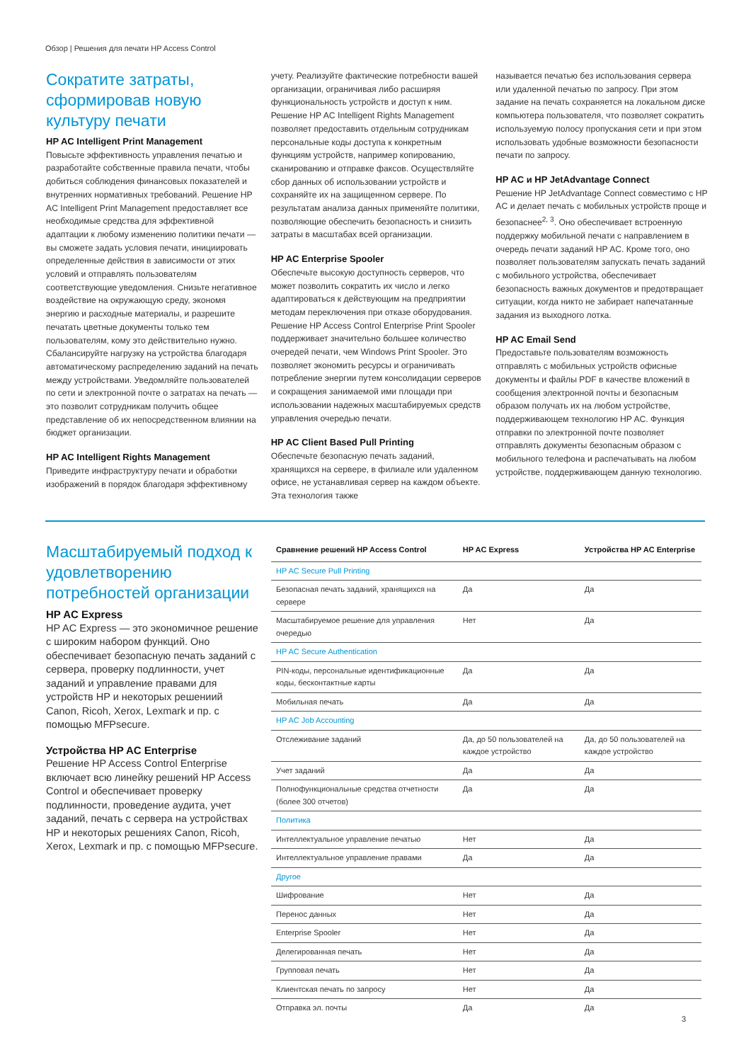Обзор | Решения для печати HP Access Control
Сократите затраты, сформировав новую культуру печати
HP AC Intelligent Print Management
Повысьте эффективность управления печатью и разработайте собственные правила печати, чтобы добиться соблюдения финансовых показателей и внутренних нормативных требований. Решение HP AC Intelligent Print Management предоставляет все необходимые средства для эффективной адаптации к любому изменению политики печати — вы сможете задать условия печати, инициировать определенные действия в зависимости от этих условий и отправлять пользователям соответствующие уведомления. Снизьте негативное воздействие на окружающую среду, экономя энергию и расходные материалы, и разрешите печатать цветные документы только тем пользователям, кому это действительно нужно. Сбалансируйте нагрузку на устройства благодаря автоматическому распределению заданий на печать между устройствами. Уведомляйте пользователей по сети и электронной почте о затратах на печать — это позволит сотрудникам получить общее представление об их непосредственном влиянии на бюджет организации.
HP AC Intelligent Rights Management
Приведите инфраструктуру печати и обработки изображений в порядок благодаря эффективному
учету. Реализуйте фактические потребности вашей организации, ограничивая либо расширяя функциональность устройств и доступ к ним. Решение HP AC Intelligent Rights Management позволяет предоставить отдельным сотрудникам персональные коды доступа к конкретным функциям устройств, например копированию, сканированию и отправке факсов. Осуществляйте сбор данных об использовании устройств и сохраняйте их на защищенном сервере. По результатам анализа данных применяйте политики, позволяющие обеспечить безопасность и снизить затраты в масштабах всей организации.
HP AC Enterprise Spooler
Обеспечьте высокую доступность серверов, что может позволить сократить их число и легко адаптироваться к действующим на предприятии методам переключения при отказе оборудования. Решение HP Access Control Enterprise Print Spooler поддерживает значительно большее количество очередей печати, чем Windows Print Spooler. Это позволяет экономить ресурсы и ограничивать потребление энергии путем консолидации серверов и сокращения занимаемой ими площади при использовании надежных масштабируемых средств управления очередью печати.
HP AC Client Based Pull Printing
Обеспечьте безопасную печать заданий, хранящихся на сервере, в филиале или удаленном офисе, не устанавливая сервер на каждом объекте. Эта технология также
называется печатью без использования сервера или удаленной печатью по запросу. При этом задание на печать сохраняется на локальном диске компьютера пользователя, что позволяет сократить используемую полосу пропускания сети и при этом использовать удобные возможности безопасности печати по запросу.
HP AC и HP JetAdvantage Connect
Решение HP JetAdvantage Connect совместимо с HP AC и делает печать с мобильных устройств проще и безопаснее<sup>2, 3</sup>. Оно обеспечивает встроенную поддержку мобильной печати с направлением в очередь печати заданий HP AC. Кроме того, оно позволяет пользователям запускать печать заданий с мобильного устройства, обеспечивает безопасность важных документов и предотвращает ситуации, когда никто не забирает напечатанные задания из выходного лотка.
HP AC Email Send
Предоставьте пользователям возможность отправлять с мобильных устройств офисные документы и файлы PDF в качестве вложений в сообщения электронной почты и безопасным образом получать их на любом устройстве, поддерживающем технологию HP AC. Функция отправки по электронной почте позволяет отправлять документы безопасным образом с мобильного телефона и распечатывать на любом устройстве, поддерживающем данную технологию.
Масштабируемый подход к удовлетворению потребностей организации
HP AC Express
HP AC Express — это экономичное решение с широким набором функций. Оно обеспечивает безопасную печать заданий с сервера, проверку подлинности, учет заданий и управление правами для устройств HP и некоторых решениий Canon, Ricoh, Xerox, Lexmark и пр. с помощью MFPsecure.
Устройства HP AC Enterprise
Решение HP Access Control Enterprise включает всю линейку решений HP Access Control и обеспечивает проверку подлинности, проведение аудита, учет заданий, печать с сервера на устройствах HP и некоторых решениях Canon, Ricoh, Xerox, Lexmark и пр. с помощью MFPsecure.
| Сравнение решений HP Access Control | HP AC Express | Устройства HP AC Enterprise |
| --- | --- | --- |
| HP AC Secure Pull Printing | | |
| Безопасная печать заданий, хранящихся на сервере | Да | Да |
| Масштабируемое решение для управления очередью | Нет | Да |
| HP AC Secure Authentication | | |
| PIN-коды, персональные идентификационные коды, бесконтактные карты | Да | Да |
| Мобильная печать | Да | Да |
| HP AC Job Accounting | | |
| Отслеживание заданий | Да, до 50 пользователей на каждое устройство | Да, до 50 пользователей на каждое устройство |
| Учет заданий | Да | Да |
| Полнофункциональные средства отчетности (более 300 отчетов) | Да | Да |
| Политика | | |
| Интеллектуальное управление печатью | Нет | Да |
| Интеллектуальное управление правами | Да | Да |
| Другое | | |
| Шифрование | Нет | Да |
| Перенос данных | Нет | Да |
| Enterprise Spooler | Нет | Да |
| Делегированная печать | Нет | Да |
| Групповая печать | Нет | Да |
| Клиентская печать по запросу | Нет | Да |
| Отправка эл. почты | Да | Да |
3